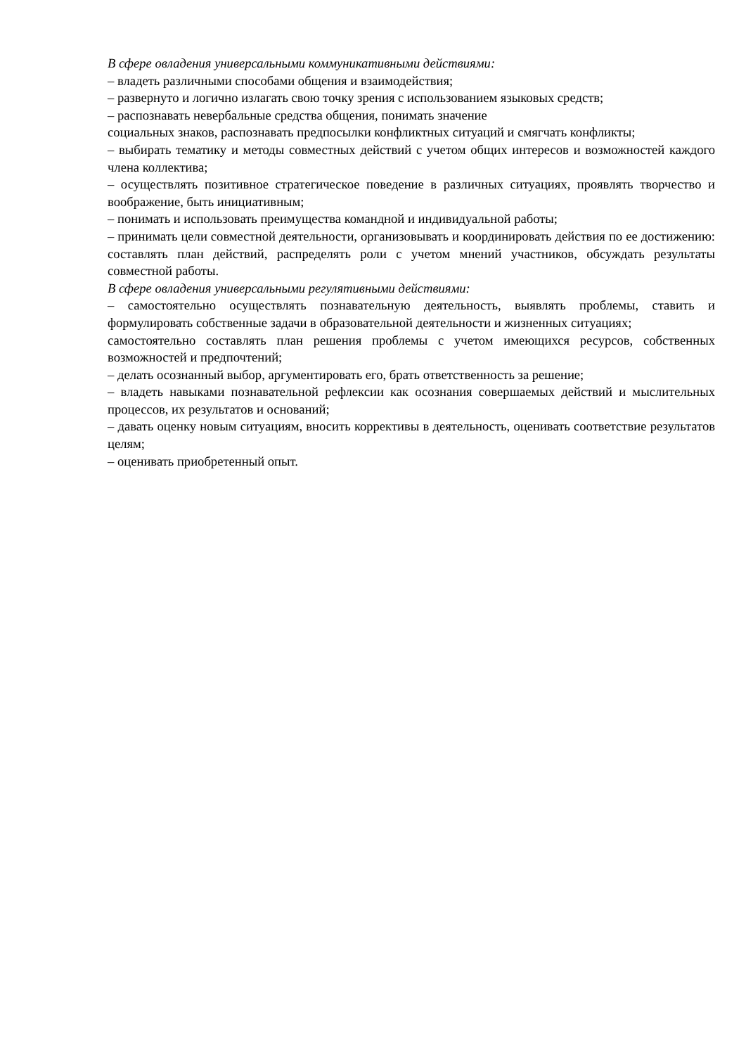В сфере овладения универсальными коммуникативными действиями:
– владеть различными способами общения и взаимодействия;
– развернуто и логично излагать свою точку зрения с использованием языковых средств;
– распознавать невербальные средства общения, понимать значение
социальных знаков, распознавать предпосылки конфликтных ситуаций и смягчать конфликты;
– выбирать тематику и методы совместных действий с учетом общих интересов и возможностей каждого члена коллектива;
– осуществлять позитивное стратегическое поведение в различных ситуациях, проявлять творчество и воображение, быть инициативным;
– понимать и использовать преимущества командной и индивидуальной работы;
– принимать цели совместной деятельности, организовывать и координировать действия по ее достижению: составлять план действий, распределять роли с учетом мнений участников, обсуждать результаты совместной работы.
В сфере овладения универсальными регулятивными действиями:
– самостоятельно осуществлять познавательную деятельность, выявлять проблемы, ставить и формулировать собственные задачи в образовательной деятельности и жизненных ситуациях;
самостоятельно составлять план решения проблемы с учетом имеющихся ресурсов, собственных возможностей и предпочтений;
– делать осознанный выбор, аргументировать его, брать ответственность за решение;
– владеть навыками познавательной рефлексии как осознания совершаемых действий и мыслительных процессов, их результатов и оснований;
– давать оценку новым ситуациям, вносить коррективы в деятельность, оценивать соответствие результатов целям;
– оценивать приобретенный опыт.